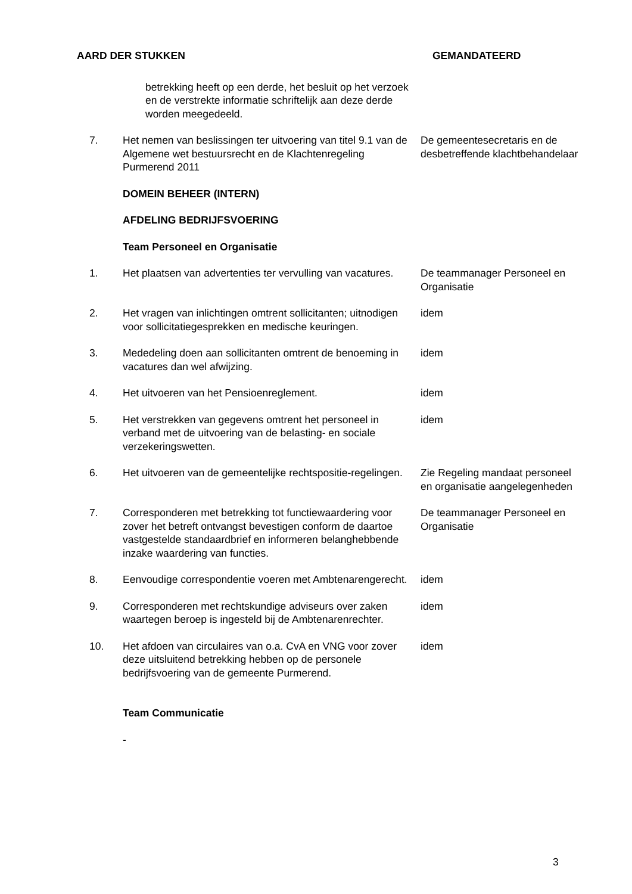AARD DER STUKKEN GEMANDATEERD
betrekking heeft op een derde, het besluit op het verzoek en de verstrekte informatie schriftelijk aan deze derde worden meegedeeld.
7. Het nemen van beslissingen ter uitvoering van titel 9.1 van de Algemene wet bestuursrecht en de Klachtenregeling Purmerend 2011
De gemeentesecretaris en de desbetreffende klachtbehandelaar
DOMEIN BEHEER (INTERN)
AFDELING BEDRIJFSVOERING
Team Personeel en Organisatie
1. Het plaatsen van advertenties ter vervulling van vacatures.
De teammanager Personeel en Organisatie
2. Het vragen van inlichtingen omtrent sollicitanten; uitnodigen voor sollicitatiegesprekken en medische keuringen.
idem
3. Mededeling doen aan sollicitanten omtrent de benoeming in vacatures dan wel afwijzing.
idem
4. Het uitvoeren van het Pensioenreglement. idem
5. Het verstrekken van gegevens omtrent het personeel in verband met de uitvoering van de belasting- en sociale verzekeringswetten.
idem
6. Het uitvoeren van de gemeentelijke rechtspositie-regelingen.
Zie Regeling mandaat personeel en organisatie aangelegenheden
7. Corresponderen met betrekking tot functiewaardering voor zover het betreft ontvangst bevestigen conform de daartoe vastgestelde standaardbrief en informeren belanghebbende inzake waardering van functies.
De teammanager Personeel en Organisatie
8. Eenvoudige correspondentie voeren met Ambtenarengerecht.
idem
9. Corresponderen met rechtskundige adviseurs over zaken waartegen beroep is ingesteld bij de Ambtenarenrechter.
idem
10. Het afdoen van circulaires van o.a. CvA en VNG voor zover deze uitsluitend betrekking hebben op de personele bedrijfsvoering van de gemeente Purmerend.
idem
Team Communicatie
-
3